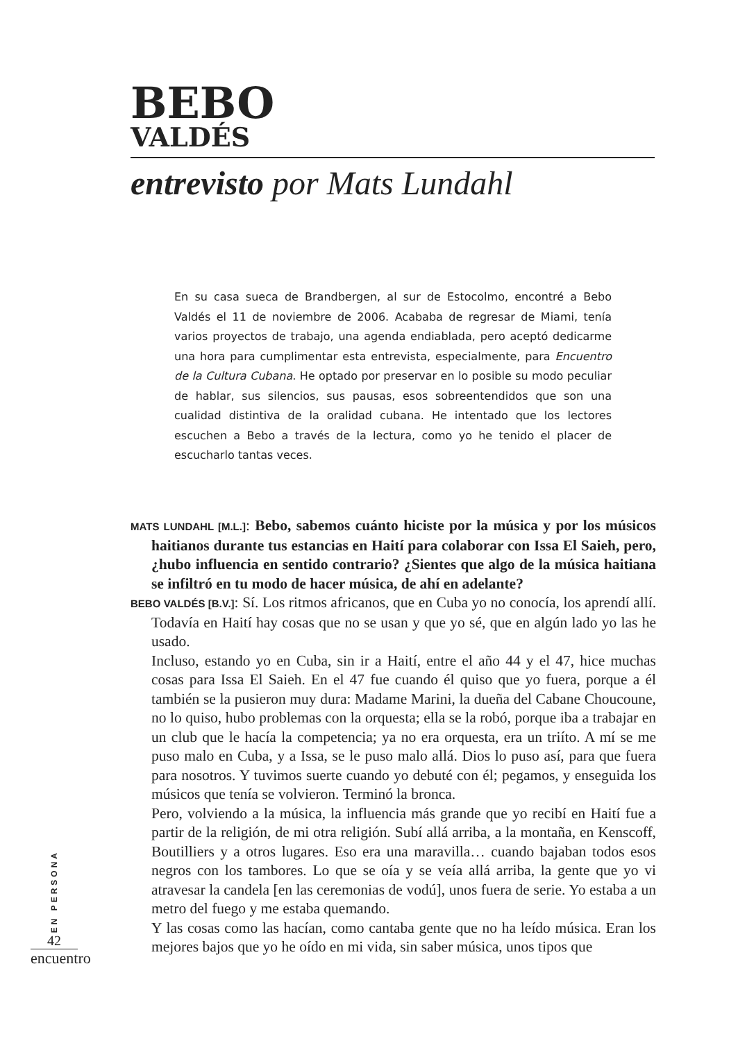BEBO
VALDÉS
entrevisto por Mats Lundahl
En su casa sueca de Brandbergen, al sur de Estocolmo, encontré a Bebo Valdés el 11 de noviembre de 2006. Acababa de regresar de Miami, tenía varios proyectos de trabajo, una agenda endiablada, pero aceptó dedicarme una hora para cumplimentar esta entrevista, especialmente, para Encuentro de la Cultura Cubana. He optado por preservar en lo posible su modo peculiar de hablar, sus silencios, sus pausas, esos sobreentendidos que son una cualidad distintiva de la oralidad cubana. He intentado que los lectores escuchen a Bebo a través de la lectura, como yo he tenido el placer de escucharlo tantas veces.
MATS LUNDAHL [M.L.]: Bebo, sabemos cuánto hiciste por la música y por los músicos haitianos durante tus estancias en Haití para colaborar con Issa El Saieh, pero, ¿hubo influencia en sentido contrario? ¿Sientes que algo de la música haitiana se infiltró en tu modo de hacer música, de ahí en adelante?
BEBO VALDÉS [B.V.]: Sí. Los ritmos africanos, que en Cuba yo no conocía, los aprendí allí. Todavía en Haití hay cosas que no se usan y que yo sé, que en algún lado yo las he usado.
Incluso, estando yo en Cuba, sin ir a Haití, entre el año 44 y el 47, hice muchas cosas para Issa El Saieh. En el 47 fue cuando él quiso que yo fuera, porque a él también se la pusieron muy dura: Madame Marini, la dueña del Cabane Choucoune, no lo quiso, hubo problemas con la orquesta; ella se la robó, porque iba a trabajar en un club que le hacía la competencia; ya no era orquesta, era un triíto. A mí se me puso malo en Cuba, y a Issa, se le puso malo allá. Dios lo puso así, para que fuera para nosotros. Y tuvimos suerte cuando yo debuté con él; pegamos, y enseguida los músicos que tenía se volvieron. Terminó la bronca.
Pero, volviendo a la música, la influencia más grande que yo recibí en Haití fue a partir de la religión, de mi otra religión. Subí allá arriba, a la montaña, en Kenscoff, Boutilliers y a otros lugares. Eso era una maravilla… cuando bajaban todos esos negros con los tambores. Lo que se oía y se veía allá arriba, la gente que yo vi atravesar la candela [en las ceremonias de vodú], unos fuera de serie. Yo estaba a un metro del fuego y me estaba quemando.
Y las cosas como las hacían, como cantaba gente que no ha leído música. Eran los mejores bajos que yo he oído en mi vida, sin saber música, unos tipos que
EN PERSONA
42
encuentro